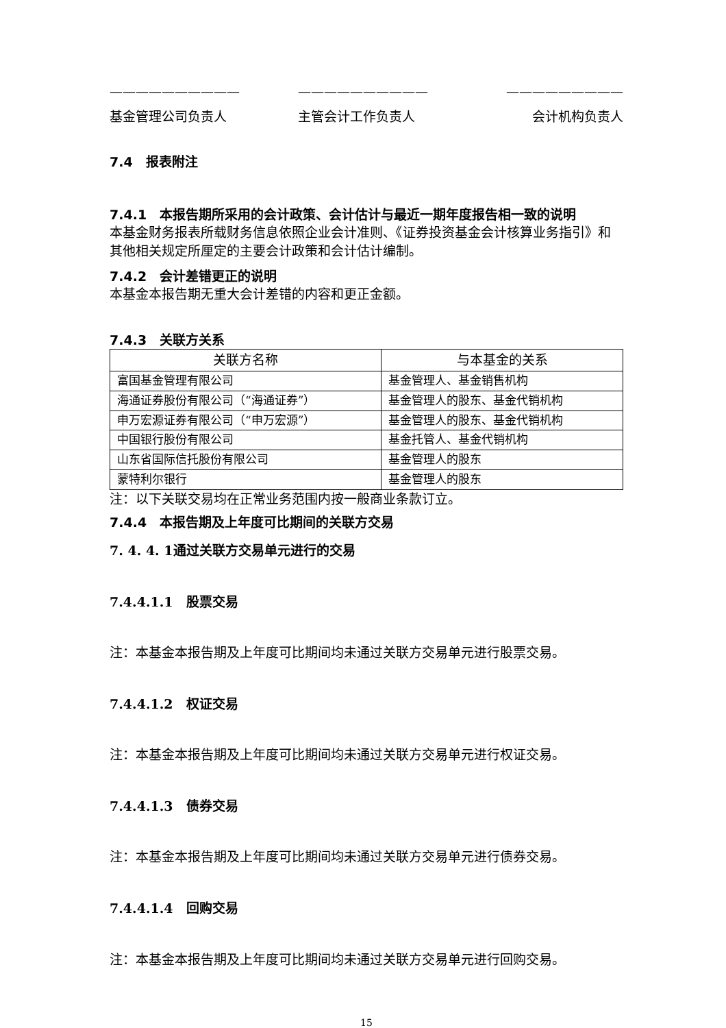—————————— —————————— —————————
基金管理公司负责人 主管会计工作负责人 会计机构负责人
7.4　报表附注
7.4.1　本报告期所采用的会计政策、会计估计与最近一期年度报告相一致的说明
本基金财务报表所载财务信息依照企业会计准则、《证券投资基金会计核算业务指引》和其他相关规定所厘定的主要会计政策和会计估计编制。
7.4.2　会计差错更正的说明
本基金本报告期无重大会计差错的内容和更正金额。
7.4.3　关联方关系
| 关联方名称 | 与本基金的关系 |
| --- | --- |
| 富国基金管理有限公司 | 基金管理人、基金销售机构 |
| 海通证券股份有限公司（“海通证券”） | 基金管理人的股东、基金代销机构 |
| 申万宏源证券有限公司（“申万宏源”） | 基金管理人的股东、基金代销机构 |
| 中国银行股份有限公司 | 基金托管人、基金代销机构 |
| 山东省国际信托股份有限公司 | 基金管理人的股东 |
| 蒙特利尔银行 | 基金管理人的股东 |
注：以下关联交易均在正常业务范围内按一般商业条款订立。
7.4.4　本报告期及上年度可比期间的关联方交易
7. 4. 4. 1通过关联方交易单元进行的交易
7.4.4.1.1　股票交易
注：本基金本报告期及上年度可比期间均未通过关联方交易单元进行股票交易。
7.4.4.1.2　权证交易
注：本基金本报告期及上年度可比期间均未通过关联方交易单元进行权证交易。
7.4.4.1.3　债券交易
注：本基金本报告期及上年度可比期间均未通过关联方交易单元进行债券交易。
7.4.4.1.4　回购交易
注：本基金本报告期及上年度可比期间均未通过关联方交易单元进行回购交易。
15